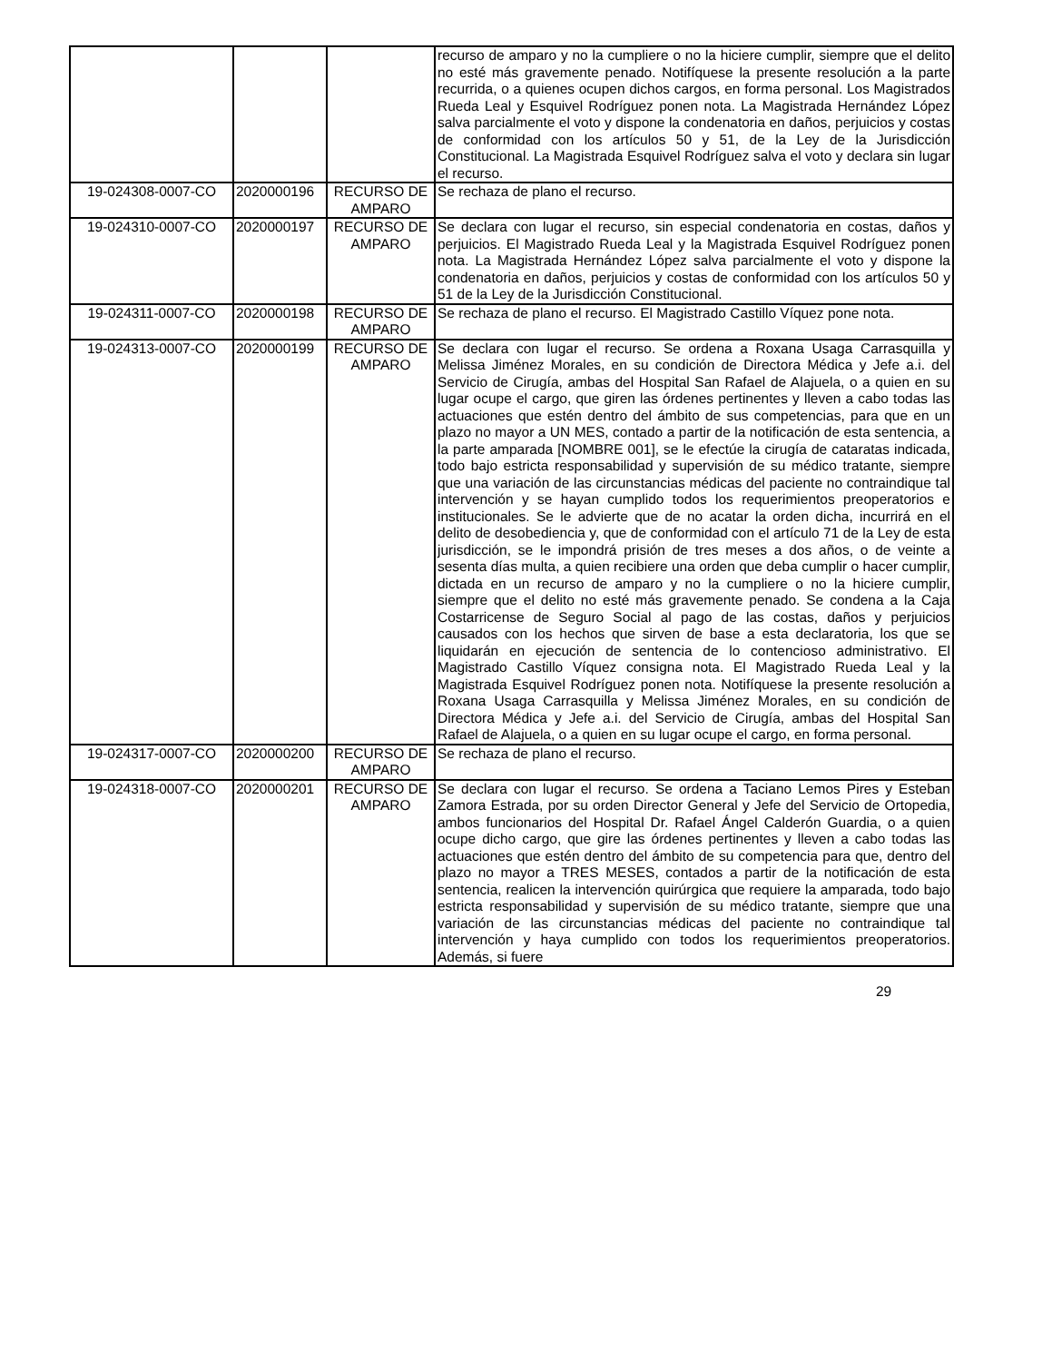| | | | recurso de amparo y no la cumpliere o no la hiciere cumplir, siempre que el delito no esté más gravemente penado. Notifíquese la presente resolución a la parte recurrida, o a quienes ocupen dichos cargos, en forma personal. Los Magistrados Rueda Leal y Esquivel Rodríguez ponen nota. La Magistrada Hernández López salva parcialmente el voto y dispone la condenatoria en daños, perjuicios y costas de conformidad con los artículos 50 y 51, de la Ley de la Jurisdicción Constitucional. La Magistrada Esquivel Rodríguez salva el voto y declara sin lugar el recurso. |
| 19-024308-0007-CO | 2020000196 | RECURSO DE AMPARO | Se rechaza de plano el recurso. |
| 19-024310-0007-CO | 2020000197 | RECURSO DE AMPARO | Se declara con lugar el recurso, sin especial condenatoria en costas, daños y perjuicios. El Magistrado Rueda Leal y la Magistrada Esquivel Rodríguez ponen nota. La Magistrada Hernández López salva parcialmente el voto y dispone la condenatoria en daños, perjuicios y costas de conformidad con los artículos 50 y 51 de la Ley de la Jurisdicción Constitucional. |
| 19-024311-0007-CO | 2020000198 | RECURSO DE AMPARO | Se rechaza de plano el recurso. El Magistrado Castillo Víquez pone nota. |
| 19-024313-0007-CO | 2020000199 | RECURSO DE AMPARO | Se declara con lugar el recurso. Se ordena a Roxana Usaga Carrasquilla y Melissa Jiménez Morales, en su condición de Directora Médica y Jefe a.i. del Servicio de Cirugía, ambas del Hospital San Rafael de Alajuela, o a quien en su lugar ocupe el cargo, que giren las órdenes pertinentes y lleven a cabo todas las actuaciones que estén dentro del ámbito de sus competencias, para que en un plazo no mayor a UN MES, contado a partir de la notificación de esta sentencia, a la parte amparada [NOMBRE 001], se le efectúe la cirugía de cataratas indicada, todo bajo estricta responsabilidad y supervisión de su médico tratante, siempre que una variación de las circunstancias médicas del paciente no contraindique tal intervención y se hayan cumplido todos los requerimientos preoperatorios e institucionales. Se le advierte que de no acatar la orden dicha, incurrirá en el delito de desobediencia y, que de conformidad con el artículo 71 de la Ley de esta jurisdicción, se le impondrá prisión de tres meses a dos años, o de veinte a sesenta días multa, a quien recibiere una orden que deba cumplir o hacer cumplir, dictada en un recurso de amparo y no la cumpliere o no la hiciere cumplir, siempre que el delito no esté más gravemente penado. Se condena a la Caja Costarricense de Seguro Social al pago de las costas, daños y perjuicios causados con los hechos que sirven de base a esta declaratoria, los que se liquidarán en ejecución de sentencia de lo contencioso administrativo. El Magistrado Castillo Víquez consigna nota. El Magistrado Rueda Leal y la Magistrada Esquivel Rodríguez ponen nota. Notifíquese la presente resolución a Roxana Usaga Carrasquilla y Melissa Jiménez Morales, en su condición de Directora Médica y Jefe a.i. del Servicio de Cirugía, ambas del Hospital San Rafael de Alajuela, o a quien en su lugar ocupe el cargo, en forma personal. |
| 19-024317-0007-CO | 2020000200 | RECURSO DE AMPARO | Se rechaza de plano el recurso. |
| 19-024318-0007-CO | 2020000201 | RECURSO DE AMPARO | Se declara con lugar el recurso. Se ordena a Taciano Lemos Pires y Esteban Zamora Estrada, por su orden Director General y Jefe del Servicio de Ortopedia, ambos funcionarios del Hospital Dr. Rafael Ángel Calderón Guardia, o a quien ocupe dicho cargo, que gire las órdenes pertinentes y lleven a cabo todas las actuaciones que estén dentro del ámbito de su competencia para que, dentro del plazo no mayor a TRES MESES, contados a partir de la notificación de esta sentencia, realicen la intervención quirúrgica que requiere la amparada, todo bajo estricta responsabilidad y supervisión de su médico tratante, siempre que una variación de las circunstancias médicas del paciente no contraindique tal intervención y haya cumplido con todos los requerimientos preoperatorios. Además, si fuere |
29